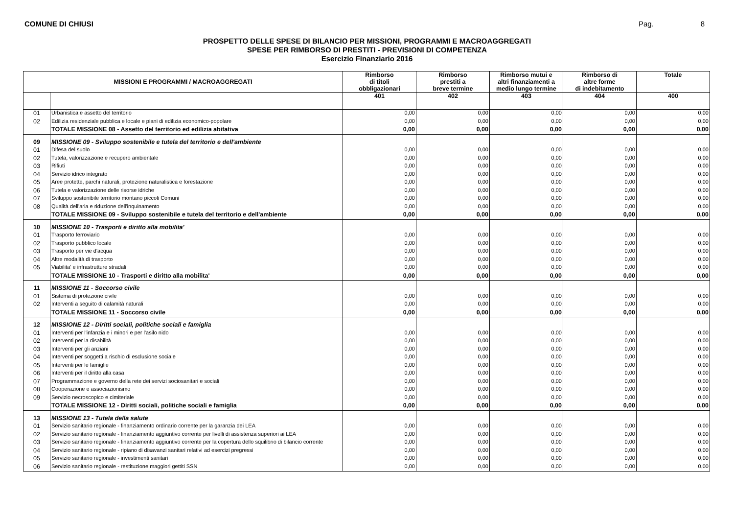COMUNE DI CHIUSI Pag. 8
PROSPETTO DELLE SPESE DI BILANCIO PER MISSIONI, PROGRAMMI E MACROAGGREGATI
SPESE PER RIMBORSO DI PRESTITI - PREVISIONI DI COMPETENZA
Esercizio Finanziario 2016
| MISSIONI E PROGRAMMI / MACROAGGREGATI | | Rimborso di titoli obbligazionari | Rimborso prestiti a breve termine | Rimborso mutui e altri finanziamenti a medio lungo termine | Rimborso di altre forme di indebitamento | Totale |
| --- | --- | --- | --- | --- | --- | --- |
| | | 401 | 402 | 403 | 404 | 400 |
| 01 | Urbanistica e assetto del territorio | 0,00 | 0,00 | 0,00 | 0,00 | 0,00 |
| 02 | Edilizia residenziale pubblica e locale e piani di edilizia economico-popolare | 0,00 | 0,00 | 0,00 | 0,00 | 0,00 |
| | TOTALE MISSIONE 08 - Assetto del territorio ed edilizia abitativa | 0,00 | 0,00 | 0,00 | 0,00 | 0,00 |
| 09 | MISSIONE 09 - Sviluppo sostenibile e tutela del territorio e dell'ambiente | | | | | |
| 01 | Difesa del suolo | 0,00 | 0,00 | 0,00 | 0,00 | 0,00 |
| 02 | Tutela, valorizzazione e recupero ambientale | 0,00 | 0,00 | 0,00 | 0,00 | 0,00 |
| 03 | Rifiuti | 0,00 | 0,00 | 0,00 | 0,00 | 0,00 |
| 04 | Servizio idrico integrato | 0,00 | 0,00 | 0,00 | 0,00 | 0,00 |
| 05 | Aree protette, parchi naturali, protezione naturalistica e forestazione | 0,00 | 0,00 | 0,00 | 0,00 | 0,00 |
| 06 | Tutela e valorizzazione delle risorse idriche | 0,00 | 0,00 | 0,00 | 0,00 | 0,00 |
| 07 | Sviluppo sostenibile territorio montano piccoli Comuni | 0,00 | 0,00 | 0,00 | 0,00 | 0,00 |
| 08 | Qualità dell'aria e riduzione dell'inquinamento | 0,00 | 0,00 | 0,00 | 0,00 | 0,00 |
| | TOTALE MISSIONE 09 - Sviluppo sostenibile e tutela del territorio e dell'ambiente | 0,00 | 0,00 | 0,00 | 0,00 | 0,00 |
| 10 | MISSIONE 10 - Trasporti e diritto alla mobilita' | | | | | |
| 01 | Trasporto ferroviario | 0,00 | 0,00 | 0,00 | 0,00 | 0,00 |
| 02 | Trasporto pubblico locale | 0,00 | 0,00 | 0,00 | 0,00 | 0,00 |
| 03 | Trasporto per vie d'acqua | 0,00 | 0,00 | 0,00 | 0,00 | 0,00 |
| 04 | Altre modalità di trasporto | 0,00 | 0,00 | 0,00 | 0,00 | 0,00 |
| 05 | Viabilita' e infrastrutture stradali | 0,00 | 0,00 | 0,00 | 0,00 | 0,00 |
| | TOTALE MISSIONE 10 - Trasporti e diritto alla mobilita' | 0,00 | 0,00 | 0,00 | 0,00 | 0,00 |
| 11 | MISSIONE 11 - Soccorso civile | | | | | |
| 01 | Sistema di protezione civile | 0,00 | 0,00 | 0,00 | 0,00 | 0,00 |
| 02 | Interventi a seguito di calamità naturali | 0,00 | 0,00 | 0,00 | 0,00 | 0,00 |
| | TOTALE MISSIONE 11 - Soccorso civile | 0,00 | 0,00 | 0,00 | 0,00 | 0,00 |
| 12 | MISSIONE 12 - Diritti sociali, politiche sociali e famiglia | | | | | |
| 01 | Interventi per l'infanzia e i minori e per l'asilo nido | 0,00 | 0,00 | 0,00 | 0,00 | 0,00 |
| 02 | Interventi per la disabilità | 0,00 | 0,00 | 0,00 | 0,00 | 0,00 |
| 03 | Interventi per gli anziani | 0,00 | 0,00 | 0,00 | 0,00 | 0,00 |
| 04 | Interventi per soggetti a rischio di esclusione sociale | 0,00 | 0,00 | 0,00 | 0,00 | 0,00 |
| 05 | Interventi per le famiglie | 0,00 | 0,00 | 0,00 | 0,00 | 0,00 |
| 06 | Interventi per il diritto alla casa | 0,00 | 0,00 | 0,00 | 0,00 | 0,00 |
| 07 | Programmazione e governo della rete dei servizi sociosanitari e sociali | 0,00 | 0,00 | 0,00 | 0,00 | 0,00 |
| 08 | Cooperazione e associazionismo | 0,00 | 0,00 | 0,00 | 0,00 | 0,00 |
| 09 | Servizio necroscopico e cimiteriale | 0,00 | 0,00 | 0,00 | 0,00 | 0,00 |
| | TOTALE MISSIONE 12 - Diritti sociali, politiche sociali e famiglia | 0,00 | 0,00 | 0,00 | 0,00 | 0,00 |
| 13 | MISSIONE 13 - Tutela della salute | | | | | |
| 01 | Servizio sanitario regionale - finanziamento ordinario corrente per la garanzia dei LEA | 0,00 | 0,00 | 0,00 | 0,00 | 0,00 |
| 02 | Servizio sanitario regionale - finanziamento aggiuntivo corrente per livelli di assistenza superiori ai LEA | 0,00 | 0,00 | 0,00 | 0,00 | 0,00 |
| 03 | Servizio sanitario regionale - finanziamento aggiuntivo corrente per la copertura dello squilibrio di bilancio corrente | 0,00 | 0,00 | 0,00 | 0,00 | 0,00 |
| 04 | Servizio sanitario regionale - ripiano di disavanzi sanitari relativi ad esercizi pregressi | 0,00 | 0,00 | 0,00 | 0,00 | 0,00 |
| 05 | Servizio sanitario regionale - investimenti sanitari | 0,00 | 0,00 | 0,00 | 0,00 | 0,00 |
| 06 | Servizio sanitario regionale - restituzione maggiori gettiti SSN | 0,00 | 0,00 | 0,00 | 0,00 | 0,00 |